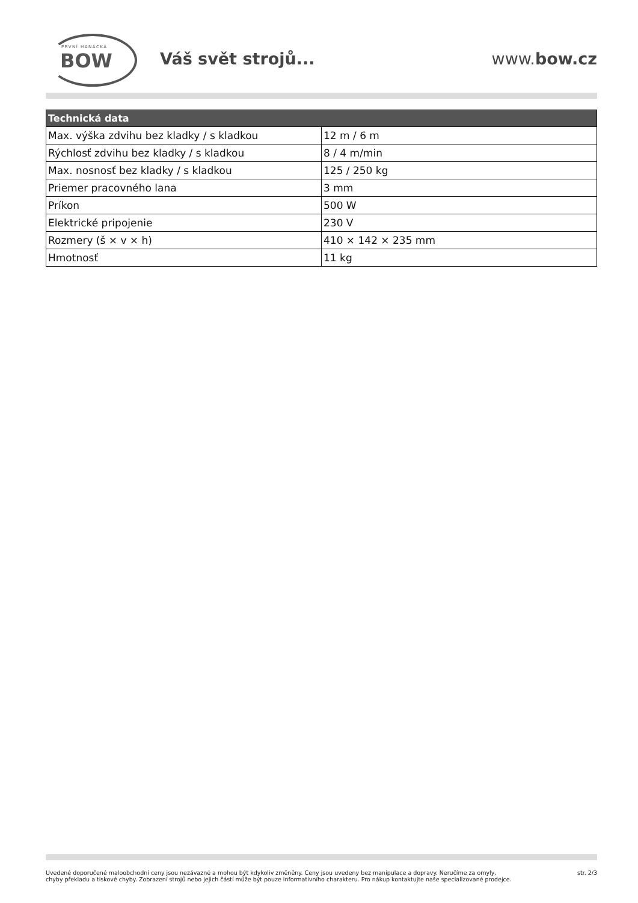PRVNÍ HANÁCKÁ
BOW
Váš svět strojů... www.bow.cz
| Technická data | |
| --- | --- |
| Max. výška zdvihu bez kladky / s kladkou | 12 m / 6 m |
| Rýchlosť zdvihu bez kladky / s kladkou | 8 / 4 m/min |
| Max. nosnosť bez kladky / s kladkou | 125 / 250 kg |
| Priemer pracovného lana | 3 mm |
| Príkon | 500 W |
| Elektrické pripojenie | 230 V |
| Rozmery (š × v × h) | 410 × 142 × 235 mm |
| Hmotnosť | 11 kg |
Uvedené doporučené maloobchodní ceny jsou nezávazné a mohou být kdykoliv změněny. Ceny jsou uvedeny bez manipulace a dopravy. Neručíme za omyly,
chyby překladu a tiskové chyby. Zobrazení strojů nebo jejich částí může být pouze informativního charakteru. Pro nákup kontaktujte naše specializované prodejce.
str. 2/3